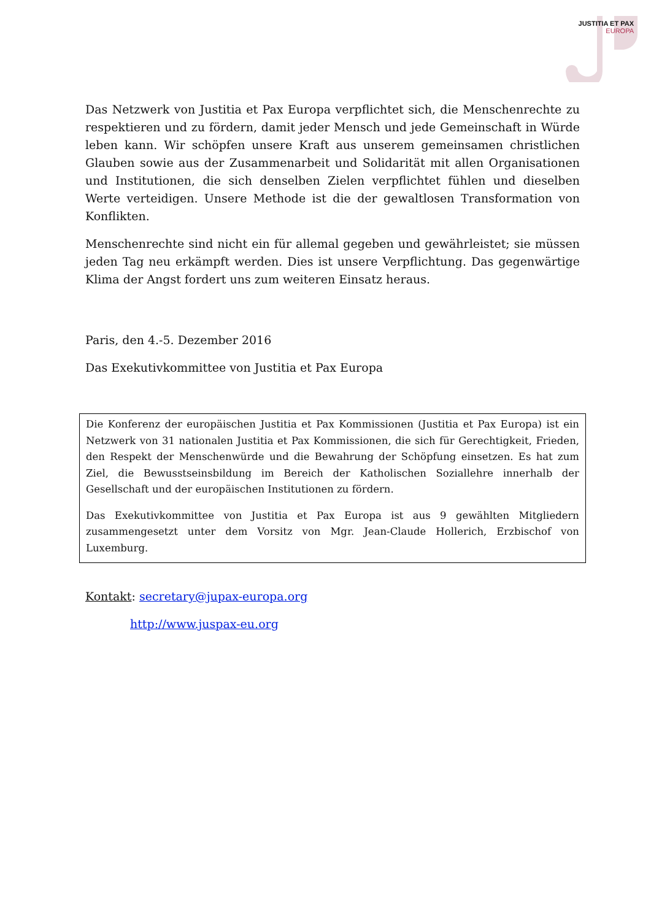JUSTITIA ET PAX
EUROPA
Das Netzwerk von Justitia et Pax Europa verpflichtet sich, die Menschenrechte zu respektieren und zu fördern, damit jeder Mensch und jede Gemeinschaft in Würde leben kann. Wir schöpfen unsere Kraft aus unserem gemeinsamen christlichen Glauben sowie aus der Zusammenarbeit und Solidarität mit allen Organisationen und Institutionen, die sich denselben Zielen verpflichtet fühlen und dieselben Werte verteidigen. Unsere Methode ist die der gewaltlosen Transformation von Konflikten.
Menschenrechte sind nicht ein für allemal gegeben und gewährleistet; sie müssen jeden Tag neu erkämpft werden. Dies ist unsere Verpflichtung. Das gegenwärtige Klima der Angst fordert uns zum weiteren Einsatz heraus.
Paris, den 4.-5. Dezember 2016
Das Exekutivkommittee von Justitia et Pax Europa
Die Konferenz der europäischen Justitia et Pax Kommissionen (Justitia et Pax Europa) ist ein Netzwerk von 31 nationalen Justitia et Pax Kommissionen, die sich für Gerechtigkeit, Frieden, den Respekt der Menschenwürde und die Bewahrung der Schöpfung einsetzen. Es hat zum Ziel, die Bewusstseinsbildung im Bereich der Katholischen Soziallehre innerhalb der Gesellschaft und der europäischen Institutionen zu fördern.
Das Exekutivkommittee von Justitia et Pax Europa ist aus 9 gewählten Mitgliedern zusammengesetzt unter dem Vorsitz von Mgr. Jean-Claude Hollerich, Erzbischof von Luxemburg.
Kontakt: secretary@jupax-europa.org
http://www.juspax-eu.org